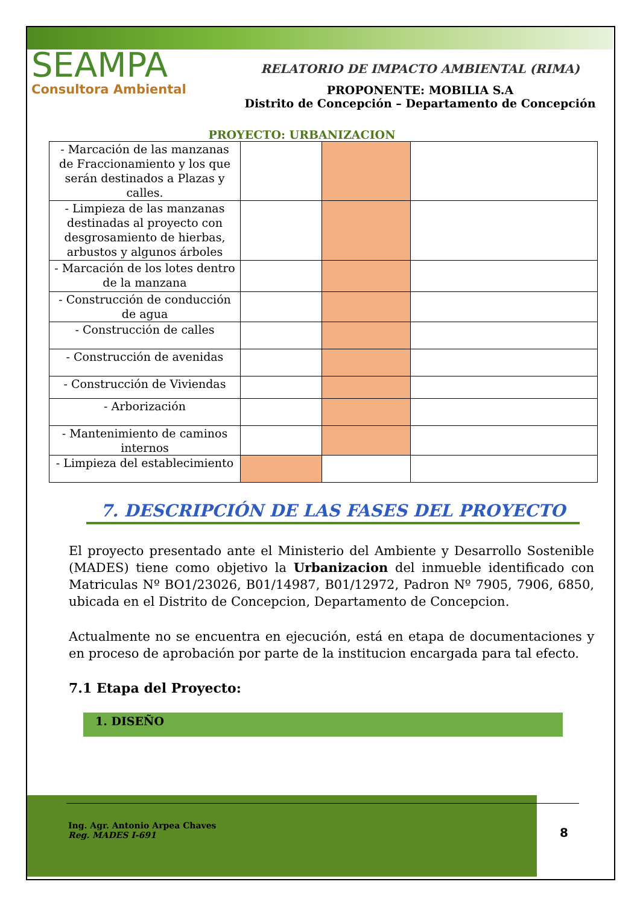SEAMPA
Consultora Ambiental
RELATORIO DE IMPACTO AMBIENTAL (RIMA)
PROPONENTE: MOBILIA S.A
Distrito de Concepción – Departamento de Concepción
PROYECTO: URBANIZACION
| - Marcación de las manzanas de Fraccionamiento y los que serán destinados a Plazas y calles. | | | |
| - Limpieza de las manzanas destinadas al proyecto con desgrosamiento de hierbas, arbustos y algunos árboles | | | |
| - Marcación de los lotes dentro de la manzana | | | |
| - Construcción de conducción de agua | | | |
| - Construcción de calles | | | |
| - Construcción de avenidas | | | |
| - Construcción de Viviendas | | | |
| - Arborización | | | |
| - Mantenimiento de caminos internos | | | |
| - Limpieza del establecimiento | | | |
7. DESCRIPCIÓN DE LAS FASES DEL PROYECTO
El proyecto presentado ante el Ministerio del Ambiente y Desarrollo Sostenible (MADES) tiene como objetivo la Urbanizacion del inmueble identificado con Matriculas Nº BO1/23026, B01/14987, B01/12972, Padron Nº 7905, 7906, 6850, ubicada en el Distrito de Concepcion, Departamento de Concepcion.
Actualmente no se encuentra en ejecución, está en etapa de documentaciones y en proceso de aprobación por parte de la institucion encargada para tal efecto.
7.1 Etapa del Proyecto:
1. DISEÑO
Ing. Agr. Antonio Arpea Chaves
Reg. MADES I-691
8